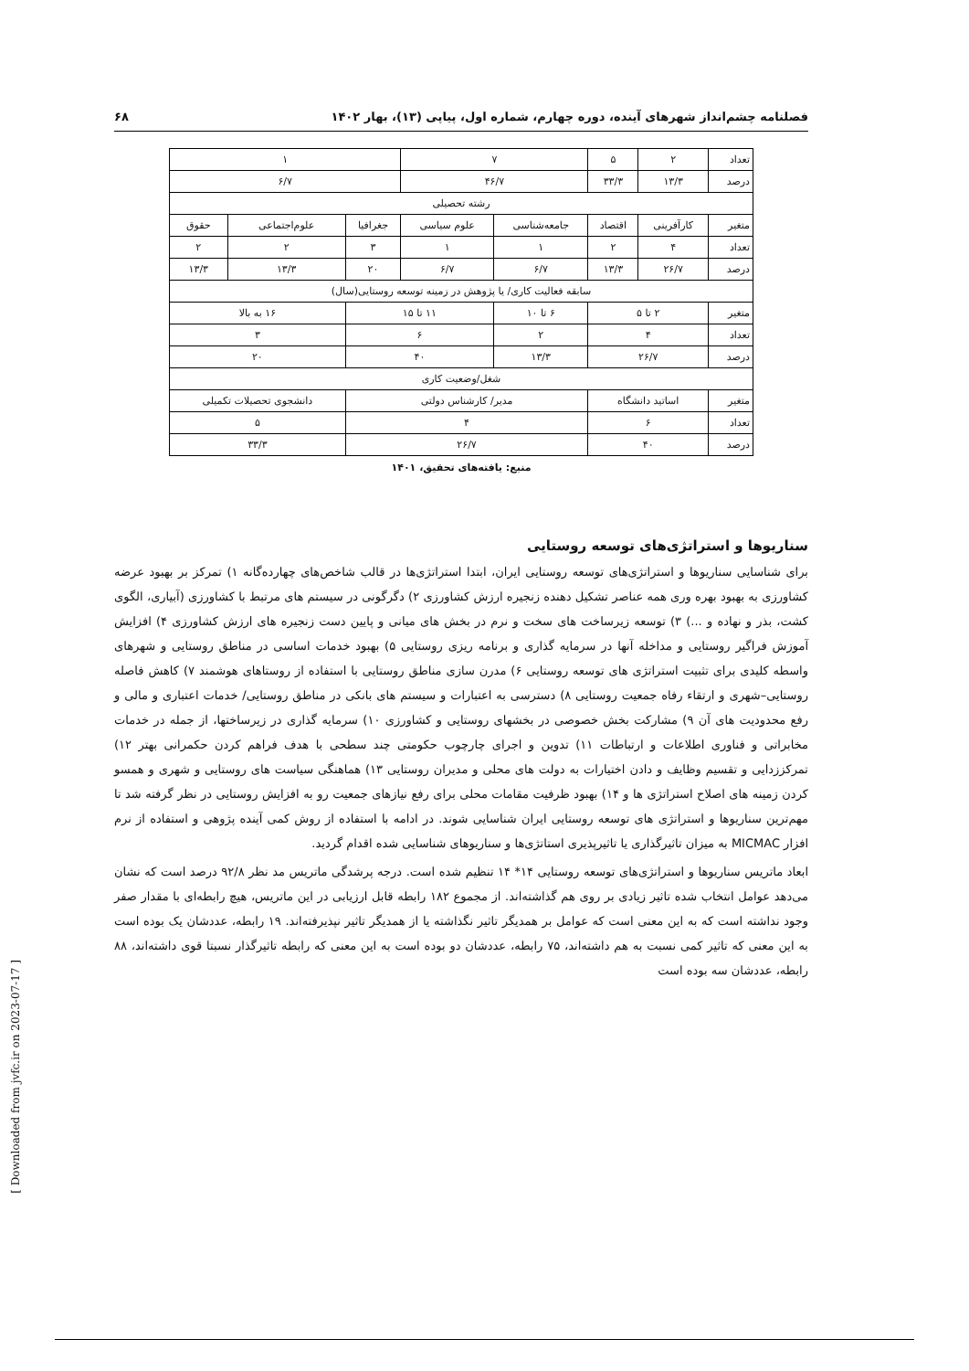فصلنامه چشم‌انداز شهرهای آینده، دوره چهارم، شماره اول، پیاپی (۱۳)، بهار ۱۴۰۲ ۶۸
| تعداد | ۲ | ۵ | ۷ | | ۱ | | |
| درصد | ۱۳/۳ | ۳۳/۳ | ۴۶/۷ | | ۶/۷ | | |
| رشته تحصیلی | | | | | | | |
| متغیر | کارآفرینی | اقتصاد | جامعه‌شناسی | علوم سیاسی | جغرافیا | علوم‌اجتماعی | حقوق |
| تعداد | ۴ | ۲ | ۱ | ۱ | ۳ | ۲ | ۲ |
| درصد | ۲۶/۷ | ۱۳/۳ | ۶/۷ | ۶/۷ | ۲۰ | ۱۳/۳ | ۱۳/۳ |
| سابقه فعالیت کاری/ یا پژوهش در زمینه توسعه روستایی(سال) | | | | | | | |
| متغیر | ۲ تا ۵ | | ۶ تا ۱۰ | ۱۱ تا ۱۵ | | ۱۶ به بالا | |
| تعداد | ۴ | | ۲ | ۶ | | ۳ | |
| درصد | ۲۶/۷ | | ۱۳/۳ | ۴۰ | | ۲۰ | |
| شغل/وضعیت کاری | | | | | | | |
| متغیر | اساتید دانشگاه | | مدیر/ کارشناس دولتی | | | دانشجوی تحصیلات تکمیلی | |
| تعداد | ۶ | | ۴ | | | ۵ | |
| درصد | ۴۰ | | ۲۶/۷ | | | ۳۳/۳ | |
منبع: یافته‌های تحقیق، ۱۴۰۱
سناریوها و استراتژی‌های توسعه روستایی
برای شناسایی سناریوها و استراتژی‌های توسعه روستایی ایران، ابتدا استراتژی‌ها در قالب شاخص‌های چهارده‌گانه ۱) تمرکز بر بهبود عرضه کشاورزی به بهبود بهره وری همه عناصر تشکیل دهنده زنجیره ارزش کشاورزی ۲) دگرگونی در سیستم های مرتبط با کشاورزی (آبیاری، الگوی کشت، بذر و نهاده و ...) ۳) توسعه زیرساخت های سخت و نرم در بخش های میانی و پایین دست زنجیره های ارزش کشاورزی ۴) افزایش آموزش فراگیر روستایی و مداخله آنها در سرمایه گذاری و برنامه ریزی روستایی ۵) بهبود خدمات اساسی در مناطق روستایی و شهرهای واسطه کلیدی برای تثبیت استراتژی های توسعه روستایی ۶) مدرن سازی مناطق روستایی با استفاده از روستاهای هوشمند ۷) کاهش فاصله روستایی–شهری و ارتقاء رفاه جمعیت روستایی ۸) دسترسی به اعتبارات و سیستم های بانکی در مناطق روستایی/ خدمات اعتباری و مالی و رفع محدودیت های آن ۹) مشارکت بخش خصوصی در بخشهای روستایی و کشاورزی ۱۰) سرمایه گذاری در زیرساختها، از جمله در خدمات مخابراتی و فناوری اطلاعات و ارتباطات ۱۱) تدوین و اجرای چارچوب حکومتی چند سطحی با هدف فراهم کردن حکمرانی بهتر ۱۲) تمرکززدایی و تقسیم وظایف و دادن اختیارات به دولت های محلی و مدیران روستایی ۱۳) هماهنگی سیاست های روستایی و شهری و همسو کردن زمینه های اصلاح استراتژی ها و ۱۴) بهبود ظرفیت مقامات محلی برای رفع نیازهای جمعیت رو به افزایش روستایی در نظر گرفته شد تا مهم‌ترین سناریوها و استراتژی های توسعه روستایی ایران شناسایی شوند. در ادامه با استفاده از روش کمی آینده پژوهی و استفاده از نرم افزار MICMAC به میزان تاثیرگذاری یا تاثیرپذیری استاتژی‌ها و سناریوهای شناسایی شده اقدام گردید.
ابعاد ماتریس سناریوها و استراتژی‌های توسعه روستایی ۱۴* ۱۴ تنظیم شده است. درجه پرشدگی ماتریس مد نظر ۹۲/۸ درصد است که نشان می‌دهد عوامل انتخاب شده تاثیر زیادی بر روی هم گذاشته‌اند. از مجموع ۱۸۲ رابطه قابل ارزیابی در این ماتریس، هیچ رابطه‌ای با مقدار صفر وجود نداشته است که به این معنی است که عوامل بر همدیگر تاثیر نگذاشته یا از همدیگر تاثیر نپذیرفته‌اند. ۱۹ رابطه، عددشان یک بوده است به این معنی که تاثیر کمی نسبت به هم داشته‌اند، ۷۵ رابطه، عددشان دو بوده است به این معنی که رابطه تاثیرگذار نسبتا قوی داشته‌اند، ۸۸ رابطه، عددشان سه بوده است
[ Downloaded from jvfc.ir on 2023-07-17 ]